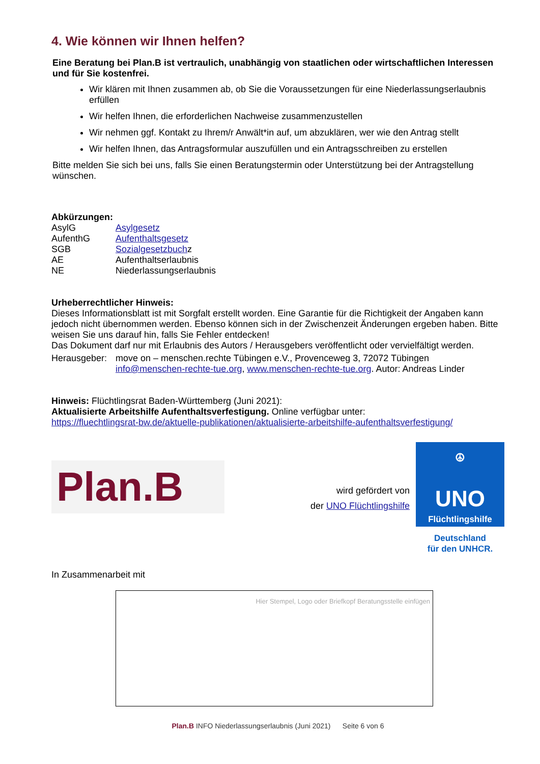4. Wie können wir Ihnen helfen?
Eine Beratung bei Plan.B ist vertraulich, unabhängig von staatlichen oder wirtschaftlichen Interessen und für Sie kostenfrei.
Wir klären mit Ihnen zusammen ab, ob Sie die Voraussetzungen für eine Niederlassungserlaubnis erfüllen
Wir helfen Ihnen, die erforderlichen Nachweise zusammenzustellen
Wir nehmen ggf. Kontakt zu Ihrem/r Anwält*in auf, um abzuklären, wer wie den Antrag stellt
Wir helfen Ihnen, das Antragsformular auszufüllen und ein Antragsschreiben zu erstellen
Bitte melden Sie sich bei uns, falls Sie einen Beratungstermin oder Unterstützung bei der Antragstellung wünschen.
Abkürzungen:
| AsylG | Asylgesetz |
| AufenthG | Aufenthaltsgesetz |
| SGB | Sozialgesetzbuch z |
| AE | Aufenthaltserlaubnis |
| NE | Niederlassungserlaubnis |
Urheberrechtlicher Hinweis:
Dieses Informationsblatt ist mit Sorgfalt erstellt worden. Eine Garantie für die Richtigkeit der Angaben kann jedoch nicht übernommen werden. Ebenso können sich in der Zwischenzeit Änderungen ergeben haben. Bitte weisen Sie uns darauf hin, falls Sie Fehler entdecken!
Das Dokument darf nur mit Erlaubnis des Autors / Herausgebers veröffentlicht oder vervielfältigt werden.
| Herausgeber: | move on – menschen.rechte Tübingen e.V., Provenceweg 3, 72072 Tübingen info@menschen-rechte-tue.org , www.menschen-rechte-tue.org . Autor: Andreas Linder |
Hinweis: Flüchtlingsrat Baden-Württemberg (Juni 2021):
Aktualisierte Arbeitshilfe Aufenthaltsverfestigung. Online verfügbar unter:
https://fluechtlingsrat-bw.de/aktuelle-publikationen/aktualisierte-arbeitshilfe-aufenthaltsverfestigung/
Plan.B
wird gefördert von
der UNO Flüchtlingshilfe
☮
UNO
Flüchtlingshilfe
Deutschland
für den UNHCR.
In Zusammenarbeit mit
Hier Stempel, Logo oder Briefkopf Beratungsstelle einfügen
Plan.B INFO Niederlassungserlaubnis (Juni 2021) Seite 6 von 6